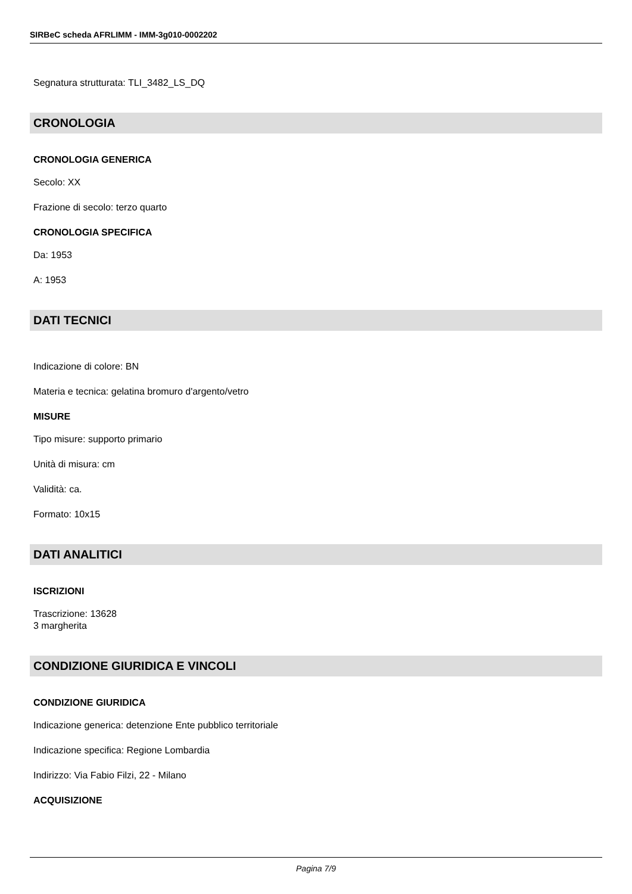SIRBeC scheda AFRLIMM - IMM-3g010-0002202
Segnatura strutturata: TLI_3482_LS_DQ
CRONOLOGIA
CRONOLOGIA GENERICA
Secolo: XX
Frazione di secolo: terzo quarto
CRONOLOGIA SPECIFICA
Da: 1953
A: 1953
DATI TECNICI
Indicazione di colore: BN
Materia e tecnica: gelatina bromuro d'argento/vetro
MISURE
Tipo misure: supporto primario
Unità di misura: cm
Validità: ca.
Formato: 10x15
DATI ANALITICI
ISCRIZIONI
Trascrizione: 13628
3 margherita
CONDIZIONE GIURIDICA E VINCOLI
CONDIZIONE GIURIDICA
Indicazione generica: detenzione Ente pubblico territoriale
Indicazione specifica: Regione Lombardia
Indirizzo: Via Fabio Filzi, 22 - Milano
ACQUISIZIONE
Pagina 7/9